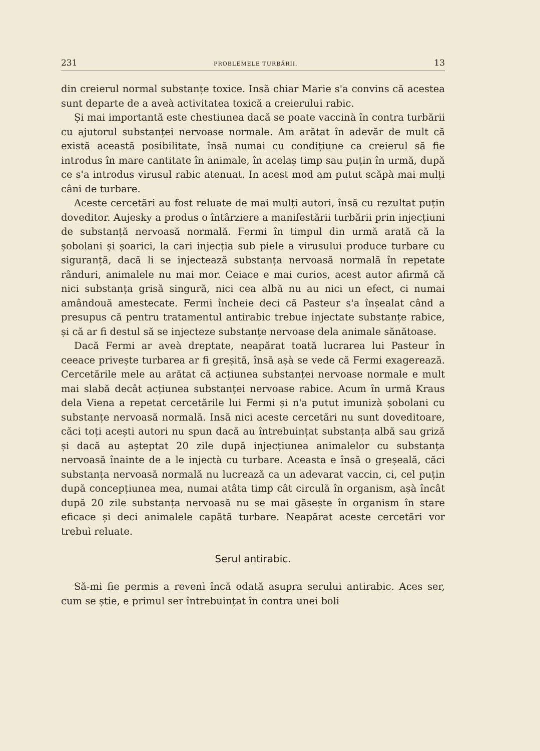231 PROBLEMELE TURBĂRII. 13
din creierul normal substanțe toxice. Insă chiar Marie s'a convins că acestea sunt departe de a aveà activitatea toxică a creierului rabic.
Și mai importantă este chestiunea dacă se poate vaccinà în contra turbării cu ajutorul substanței nervoase normale. Am arătat în adevăr de mult că există această posibilitate, însă numai cu condițiune ca creierul să fie introdus în mare cantitate în animale, în acelaș timp sau puțin în urmă, după ce s'a introdus virusul rabic atenuat. In acest mod am putut scăpà mai mulți câni de turbare.
Aceste cercetări au fost reluate de mai mulți autori, însă cu rezultat puțin doveditor. Aujesky a produs o întârziere a manifestării turbării prin injecțiuni de substanță nervoasă normală. Fermi în timpul din urmă arată că la șobolani și șoarici, la cari injecția sub piele a virusului produce turbare cu siguranță, dacă li se injectează substanța nervoasă normală în repetate rânduri, animalele nu mai mor. Ceiace e mai curios, acest autor afirmă că nici substanța grisă singură, nici cea albă nu au nici un efect, ci numai amândouă amestecate. Fermi încheie deci că Pasteur s'a înșealat când a presupus că pentru tratamentul antirabic trebue injectate substanțe rabice, și că ar fi destul să se injecteze substanțe nervoase dela animale sănătoase.
Dacă Fermi ar aveà dreptate, neapărat toată lucrarea lui Pasteur în ceeace privește turbarea ar fi greșită, însă așà se vede că Fermi exagerează. Cercetările mele au arătat că acțiunea substanței nervoase normale e mult mai slabă decât acțiunea substanței nervoase rabice. Acum în urmă Kraus dela Viena a repetat cercetările lui Fermi și n'a putut imunizà șobolani cu substanțe nervoasă normală. Insă nici aceste cercetări nu sunt doveditoare, căci toți acești autori nu spun dacă au întrebuințat substanța albă sau griză și dacă au așteptat 20 zile după injecțiunea animalelor cu substanța nervoasă înainte de a le injectà cu turbare. Aceasta e însă o greșeală, căci substanța nervoasă normală nu lucrează ca un adevarat vaccin, ci, cel puțin după concepțiunea mea, numai atâta timp cât circulă în organism, așà încât după 20 zile substanța nervoasă nu se mai găsește în organism în stare eficace și deci animalele capătă turbare. Neapărat aceste cercetări vor trebuì reluate.
Serul antirabic.
Să-mi fie permis a revenì încă odată asupra serului antirabic. Aces ser, cum se știe, e primul ser întrebuințat în contra unei boli